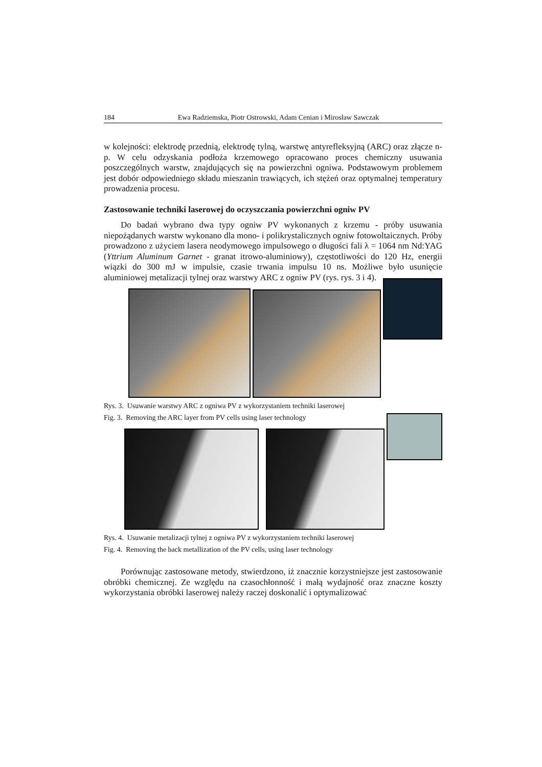184 Ewa Radziemska, Piotr Ostrowski, Adam Cenian i Mirosław Sawczak
w kolejności: elektrodę przednią, elektrodę tylną, warstwę antyrefleksyjną (ARC) oraz złącze n-p. W celu odzyskania podłoża krzemowego opracowano proces chemiczny usuwania poszczególnych warstw, znajdujących się na powierzchni ogniwa. Podstawowym problemem jest dobór odpowiedniego składu mieszanin trawiących, ich stężeń oraz optymalnej temperatury prowadzenia procesu.
Zastosowanie techniki laserowej do oczyszczania powierzchni ogniw PV
Do badań wybrano dwa typy ogniw PV wykonanych z krzemu - próby usuwania niepożądanych warstw wykonano dla mono- i polikrystalicznych ogniw fotowoltaicznych. Próby prowadzono z użyciem lasera neodymowego impulsowego o długości fali λ = 1064 nm Nd:YAG (Yttrium Aluminum Garnet - granat itrowo-aluminiowy), częstotliwości do 120 Hz, energii wiązki do 300 mJ w impulsie, czasie trwania impulsu 10 ns. Możliwe było usunięcie aluminiowej metalizacji tylnej oraz warstwy ARC z ogniw PV (rys. rys. 3 i 4).
Rys. 3. Usuwanie warstwy ARC z ogniwa PV z wykorzystaniem techniki laserowej
Fig. 3. Removing the ARC layer from PV cells using laser technology
Rys. 4. Usuwanie metalizacji tylnej z ogniwa PV z wykorzystaniem techniki laserowej
Fig. 4. Removing the back metallization of the PV cells, using laser technology
Porównując zastosowane metody, stwierdzono, iż znacznie korzystniejsze jest zastosowanie obróbki chemicznej. Ze względu na czasochłonność i małą wydajność oraz znaczne koszty wykorzystania obróbki laserowej należy raczej doskonalić i optymalizować